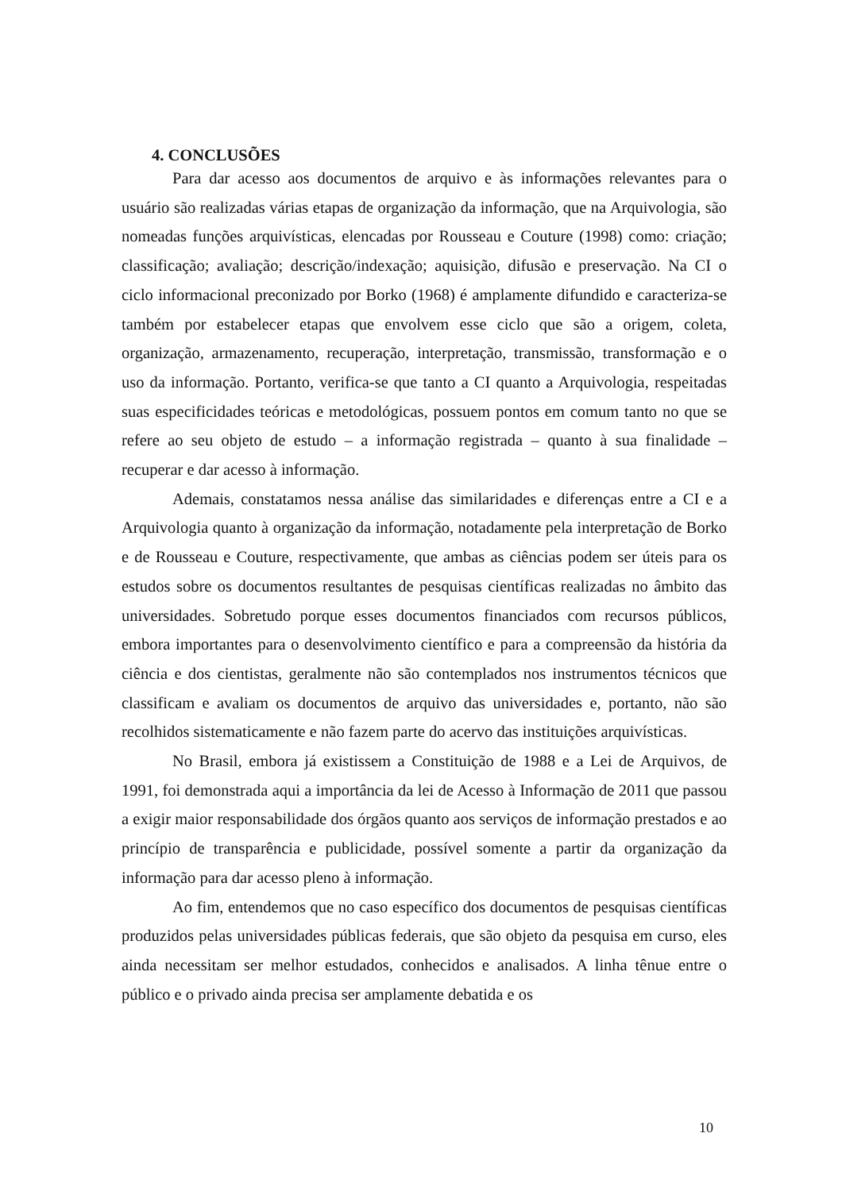4. CONCLUSÕES
Para dar acesso aos documentos de arquivo e às informações relevantes para o usuário são realizadas várias etapas de organização da informação, que na Arquivologia, são nomeadas funções arquivísticas, elencadas por Rousseau e Couture (1998) como: criação; classificação; avaliação; descrição/indexação; aquisição, difusão e preservação. Na CI o ciclo informacional preconizado por Borko (1968) é amplamente difundido e caracteriza-se também por estabelecer etapas que envolvem esse ciclo que são a origem, coleta, organização, armazenamento, recuperação, interpretação, transmissão, transformação e o uso da informação. Portanto, verifica-se que tanto a CI quanto a Arquivologia, respeitadas suas especificidades teóricas e metodológicas, possuem pontos em comum tanto no que se refere ao seu objeto de estudo – a informação registrada – quanto à sua finalidade – recuperar e dar acesso à informação.
Ademais, constatamos nessa análise das similaridades e diferenças entre a CI e a Arquivologia quanto à organização da informação, notadamente pela interpretação de Borko e de Rousseau e Couture, respectivamente, que ambas as ciências podem ser úteis para os estudos sobre os documentos resultantes de pesquisas científicas realizadas no âmbito das universidades. Sobretudo porque esses documentos financiados com recursos públicos, embora importantes para o desenvolvimento científico e para a compreensão da história da ciência e dos cientistas, geralmente não são contemplados nos instrumentos técnicos que classificam e avaliam os documentos de arquivo das universidades e, portanto, não são recolhidos sistematicamente e não fazem parte do acervo das instituições arquivísticas.
No Brasil, embora já existissem a Constituição de 1988 e a Lei de Arquivos, de 1991, foi demonstrada aqui a importância da lei de Acesso à Informação de 2011 que passou a exigir maior responsabilidade dos órgãos quanto aos serviços de informação prestados e ao princípio de transparência e publicidade, possível somente a partir da organização da informação para dar acesso pleno à informação.
Ao fim, entendemos que no caso específico dos documentos de pesquisas científicas produzidos pelas universidades públicas federais, que são objeto da pesquisa em curso, eles ainda necessitam ser melhor estudados, conhecidos e analisados. A linha tênue entre o público e o privado ainda precisa ser amplamente debatida e os
10